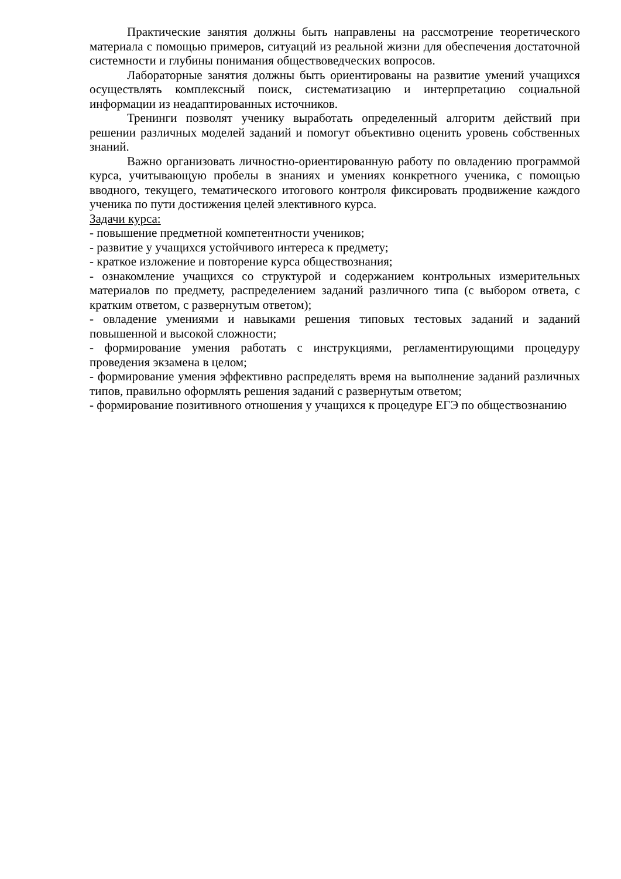Практические занятия должны быть направлены на рассмотрение теоретического материала с помощью примеров, ситуаций из реальной жизни для обеспечения достаточной системности и глубины понимания обществоведческих вопросов.
Лабораторные занятия должны быть ориентированы на развитие умений учащихся осуществлять комплексный поиск, систематизацию и интерпретацию социальной информации из неадаптированных источников.
Тренинги позволят ученику выработать определенный алгоритм действий при решении различных моделей заданий и помогут объективно оценить уровень собственных знаний.
Важно организовать личностно-ориентированную работу по овладению программой курса, учитывающую пробелы в знаниях и умениях конкретного ученика, с помощью вводного, текущего, тематического итогового контроля фиксировать продвижение каждого ученика по пути достижения целей элективного курса.
Задачи курса:
- повышение предметной компетентности учеников;
- развитие у учащихся устойчивого интереса к предмету;
- краткое изложение и повторение курса обществознания;
- ознакомление учащихся со структурой и содержанием контрольных измерительных материалов по предмету, распределением заданий различного типа (с выбором ответа, с кратким ответом, с развернутым ответом);
- овладение умениями и навыками решения типовых тестовых заданий и заданий повышенной и высокой сложности;
- формирование умения работать с инструкциями, регламентирующими процедуру проведения экзамена в целом;
- формирование умения эффективно распределять время на выполнение заданий различных типов, правильно оформлять решения заданий с развернутым ответом;
- формирование позитивного отношения у учащихся к процедуре ЕГЭ по обществознанию